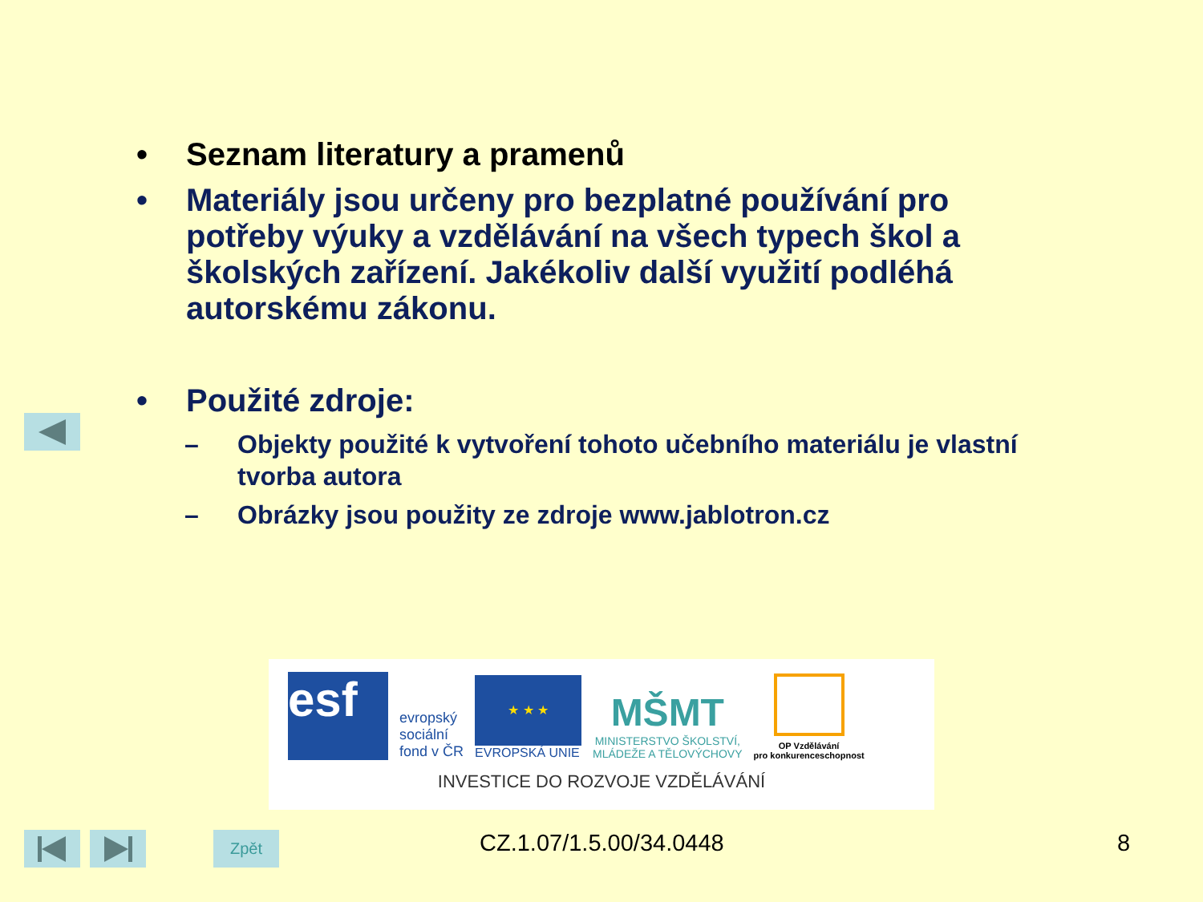• Seznam literatury a pramenů
• Materiály jsou určeny pro bezplatné používání pro potřeby výuky a vzdělávání na všech typech škol a školských zařízení. Jakékoliv další využití podléhá autorskému zákonu.
• Použité zdroje:
– Objekty použité k vytvoření tohoto učebního materiálu je vlastní tvorba autora
– Obrázky jsou použity ze zdroje www.jablotron.cz
esf
evropský
sociální
fond v ČR
★ ★ ★
EVROPSKÁ UNIE
MŠMT
MINISTERSTVO ŠKOLSTVÍ,
MLÁDEŽE A TĚLOVÝCHOVY
OP Vzdělávání
pro konkurenceschopnost
INVESTICE DO ROZVOJE VZDĚLÁVÁNÍ
Zpět CZ.1.07/1.5.00/34.0448 8